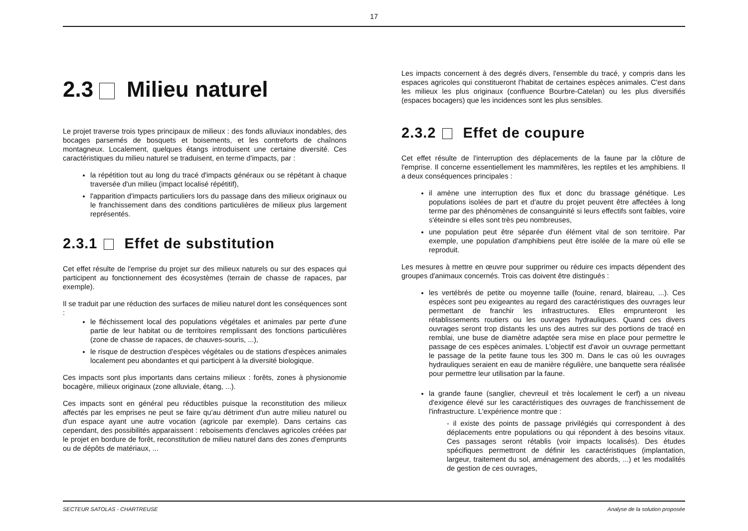17
2.3 Milieu naturel
Le projet traverse trois types principaux de milieux : des fonds alluviaux inondables, des bocages parsemés de bosquets et boisements, et les contreforts de chaînons montagneux. Localement, quelques étangs introduisent une certaine diversité. Ces caractéristiques du milieu naturel se traduisent, en terme d'impacts, par :
la répétition tout au long du tracé d'impacts généraux ou se répétant à chaque traversée d'un milieu (impact localisé répétitif),
l'apparition d'impacts particuliers lors du passage dans des milieux originaux ou le franchissement dans des conditions particulières de milieux plus largement représentés.
2.3.1 Effet de substitution
Cet effet résulte de l'emprise du projet sur des milieux naturels ou sur des espaces qui participent au fonctionnement des écosystèmes (terrain de chasse de rapaces, par exemple).
Il se traduit par une réduction des surfaces de milieu naturel dont les conséquences sont :
le fléchissement local des populations végétales et animales par perte d'une partie de leur habitat ou de territoires remplissant des fonctions particulières (zone de chasse de rapaces, de chauves-souris, ...),
le risque de destruction d'espèces végétales ou de stations d'espèces animales localement peu abondantes et qui participent à la diversité biologique.
Ces impacts sont plus importants dans certains milieux : forêts, zones à physionomie bocagère, milieux originaux (zone alluviale, étang, ...).
Ces impacts sont en général peu réductibles puisque la reconstitution des milieux affectés par les emprises ne peut se faire qu'au détriment d'un autre milieu naturel ou d'un espace ayant une autre vocation (agricole par exemple). Dans certains cas cependant, des possibilités apparaissent : reboisements d'enclaves agricoles créées par le projet en bordure de forêt, reconstitution de milieu naturel dans des zones d'emprunts ou de dépôts de matériaux, ...
Les impacts concernent à des degrés divers, l'ensemble du tracé, y compris dans les espaces agricoles qui constitueront l'habitat de certaines espèces animales. C'est dans les milieux les plus originaux (confluence Bourbre-Catelan) ou les plus diversifiés (espaces bocagers) que les incidences sont les plus sensibles.
2.3.2 Effet de coupure
Cet effet résulte de l'interruption des déplacements de la faune par la clôture de l'emprise. Il concerne essentiellement les mammifères, les reptiles et les amphibiens. Il a deux conséquences principales :
il amène une interruption des flux et donc du brassage génétique. Les populations isolées de part et d'autre du projet peuvent être affectées à long terme par des phénomènes de consanguinité si leurs effectifs sont faibles, voire s'éteindre si elles sont très peu nombreuses,
une population peut être séparée d'un élément vital de son territoire. Par exemple, une population d'amphibiens peut être isolée de la mare où elle se reproduit.
Les mesures à mettre en œuvre pour supprimer ou réduire ces impacts dépendent des groupes d'animaux concernés. Trois cas doivent être distingués :
les vertébrés de petite ou moyenne taille (fouine, renard, blaireau, ...). Ces espèces sont peu exigeantes au regard des caractéristiques des ouvrages leur permettant de franchir les infrastructures. Elles emprunteront les rétablissements routiers ou les ouvrages hydrauliques. Quand ces divers ouvrages seront trop distants les uns des autres sur des portions de tracé en remblai, une buse de diamètre adaptée sera mise en place pour permettre le passage de ces espèces animales. L'objectif est d'avoir un ouvrage permettant le passage de la petite faune tous les 300 m. Dans le cas où les ouvrages hydrauliques seraient en eau de manière régulière, une banquette sera réalisée pour permettre leur utilisation par la faune.
la grande faune (sanglier, chevreuil et très localement le cerf) a un niveau d'exigence élevé sur les caractéristiques des ouvrages de franchissement de l'infrastructure. L'expérience montre que :
- il existe des points de passage privilégiés qui correspondent à des déplacements entre populations ou qui répondent à des besoins vitaux. Ces passages seront rétablis (voir impacts localisés). Des études spécifiques permettront de définir les caractéristiques (implantation, largeur, traitement du sol, aménagement des abords, ...) et les modalités de gestion de ces ouvrages,
SECTEUR SATOLAS - CHARTREUSE Analyse de la solution proposée